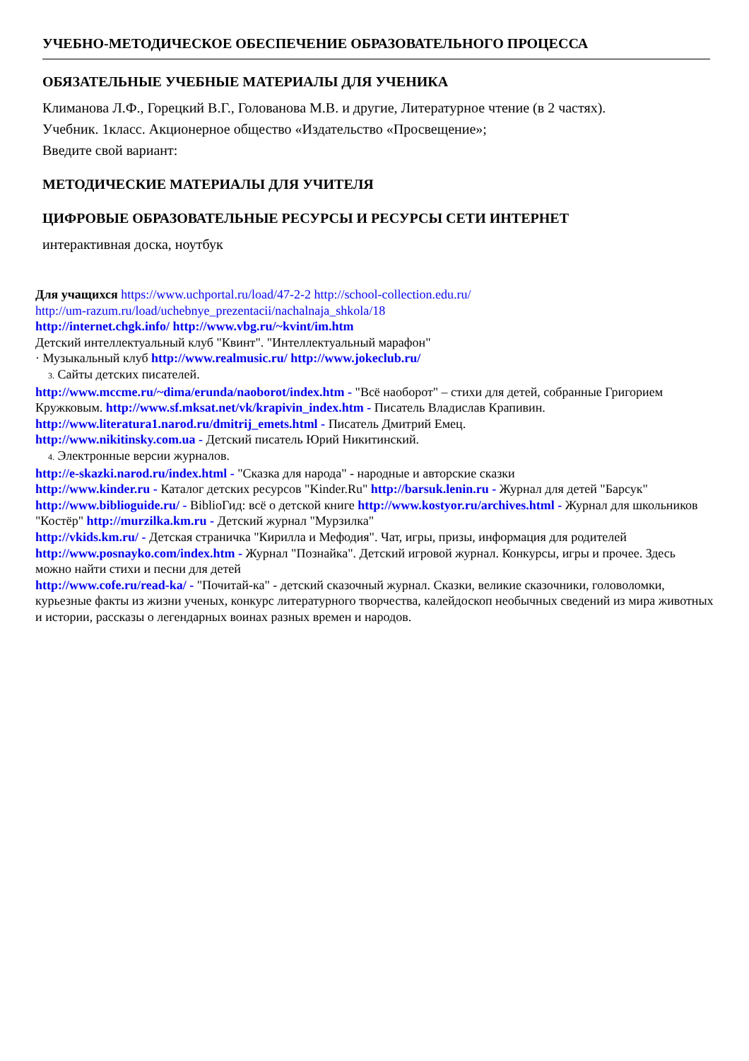УЧЕБНО-МЕТОДИЧЕСКОЕ ОБЕСПЕЧЕНИЕ ОБРАЗОВАТЕЛЬНОГО ПРОЦЕССА
ОБЯЗАТЕЛЬНЫЕ УЧЕБНЫЕ МАТЕРИАЛЫ ДЛЯ УЧЕНИКА
Климанова Л.Ф., Горецкий В.Г., Голованова М.В. и другие, Литературное чтение (в 2 частях).
Учебник. 1класс. Акционерное общество «Издательство «Просвещение»;
Введите свой вариант:
МЕТОДИЧЕСКИЕ МАТЕРИАЛЫ ДЛЯ УЧИТЕЛЯ
ЦИФРОВЫЕ ОБРАЗОВАТЕЛЬНЫЕ РЕСУРСЫ И РЕСУРСЫ СЕТИ ИНТЕРНЕТ
интерактивная доска, ноутбук
Для учащихся https://www.uchportal.ru/load/47-2-2 http://school-collection.edu.ru/
http://um-razum.ru/load/uchebnye_prezentacii/nachalnaja_shkola/18
http://internet.chgk.info/ http://www.vbg.ru/~kvint/im.htm
Детский интеллектуальный клуб "Квинт". "Интеллектуальный марафон"
· Музыкальный клуб http://www.realmusic.ru/ http://www.jokeclub.ru/
3. Сайты детских писателей.
http://www.mccme.ru/~dima/erunda/naoborot/index.htm - "Всё наоборот" – стихи для детей, собранные Григорием Кружковым. http://www.sf.mksat.net/vk/krapivin_index.htm - Писатель Владислав Крапивин.
http://www.literatura1.narod.ru/dmitrij_emets.html - Писатель Дмитрий Емец.
http://www.nikitinsky.com.ua - Детский писатель Юрий Никитинский.
4. Электронные версии журналов.
http://e-skazki.narod.ru/index.html - "Сказка для народа" - народные и авторские сказки
http://www.kinder.ru - Каталог детских ресурсов "Kinder.Ru" http://barsuk.lenin.ru - Журнал для детей "Барсук" http://www.biblioguide.ru/ - BiblioГид: всё о детской книге http://www.kostyor.ru/archives.html - Журнал для школьников "Костёр" http://murzilka.km.ru - Детский журнал "Мурзилка"
http://vkids.km.ru/ - Детская страничка "Кирилла и Мефодия". Чат, игры, призы, информация для родителей http://www.posnayko.com/index.htm - Журнал "Познайка". Детский игровой журнал. Конкурсы, игры и прочее. Здесь можно найти стихи и песни для детей
http://www.cofe.ru/read-ka/ - "Почитай-ка" - детский сказочный журнал. Сказки, великие сказочники, головоломки, курьезные факты из жизни ученых, конкурс литературного творчества, калейдоскоп необычных сведений из мира животных и истории, рассказы о легендарных воинах разных времен и народов.